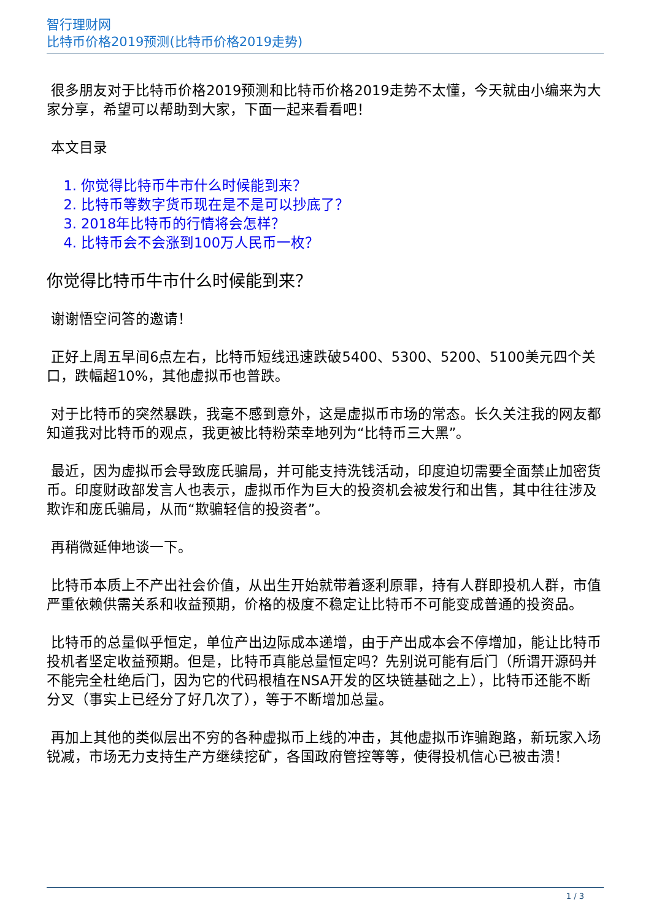智行理财网
比特币价格2019预测(比特币价格2019走势)
很多朋友对于比特币价格2019预测和比特币价格2019走势不太懂，今天就由小编来为大家分享，希望可以帮助到大家，下面一起来看看吧！
本文目录
1. 你觉得比特币牛市什么时候能到来？
2. 比特币等数字货币现在是不是可以抄底了？
3. 2018年比特币的行情将会怎样？
4. 比特币会不会涨到100万人民币一枚？
你觉得比特币牛市什么时候能到来？
谢谢悟空问答的邀请！
正好上周五早间6点左右，比特币短线迅速跌破5400、5300、5200、5100美元四个关口，跌幅超10%，其他虚拟币也普跌。
对于比特币的突然暴跌，我毫不感到意外，这是虚拟币市场的常态。长久关注我的网友都知道我对比特币的观点，我更被比特粉荣幸地列为“比特币三大黑”。
最近，因为虚拟币会导致庞氏骗局，并可能支持洗钱活动，印度迫切需要全面禁止加密货币。印度财政部发言人也表示，虚拟币作为巨大的投资机会被发行和出售，其中往往涉及欺诈和庞氏骗局，从而“欺骗轻信的投资者”。
再稍微延伸地谈一下。
比特币本质上不产出社会价值，从出生开始就带着逐利原罪，持有人群即投机人群，市值严重依赖供需关系和收益预期，价格的极度不稳定让比特币不可能变成普通的投资品。
比特币的总量似乎恒定，单位产出边际成本递增，由于产出成本会不停增加，能让比特币投机者坚定收益预期。但是，比特币真能总量恒定吗？先别说可能有后门（所谓开源码并不能完全杜绝后门，因为它的代码根植在NSA开发的区块链基础之上），比特币还能不断分叉（事实上已经分了好几次了），等于不断增加总量。
再加上其他的类似层出不穷的各种虚拟币上线的冲击，其他虚拟币诈骗跑路，新玩家入场锐减，市场无力支持生产方继续挖矿，各国政府管控等等，使得投机信心已被击溃！
1 / 3